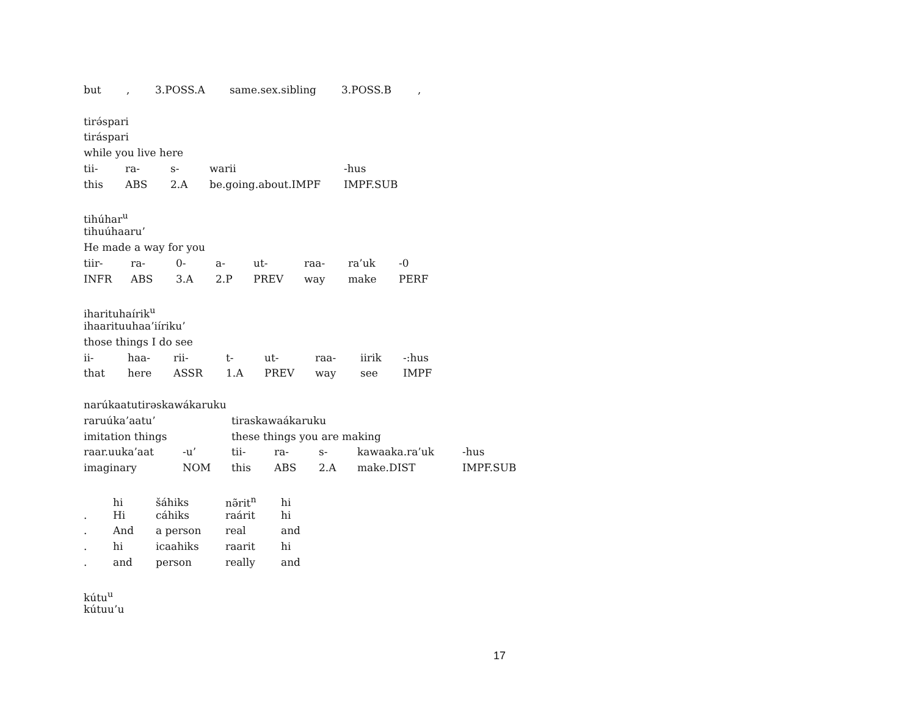but, 3.POSS.A same.sex.sibling 3.POSS.B,
tirə́spari
tiráspari
while you live here
tii- ra- s- warii -hus
this ABS 2.A be.going.about.IMPF IMPF.SUB
tihúhar<sup>u</sup>
tihuúhaaru’
He made a way for you
tiir- ra- 0- a- ut- raa- ra’uk -0
INFR ABS 3.A 2.P PREV way make PERF
iharituhaírik<sup>u</sup>
ihaarituuhaa’iíriku’
those things I do see
ii- haa- rii- t- ut- raa- iirik -:hus
that here ASSR 1.A PREV way see IMPF
narúkaatutirəskawákaruku
raruúka’aatu’ tiraskawaákaruku
imitation things these things you are making
raar.uuka’aat -u’ tii- ra- s- kawaaka.ra’uk -hus
imaginary NOM this ABS 2.A make.DIST IMPF.SUB
hi šáhiks nə̃rit<sup>n</sup> hi
. Hi cáhiks raárit hi
. And a person real and
. hi icaahiks raarit hi
. and person really and
kútu<sup>u</sup>
kútuu’u
17